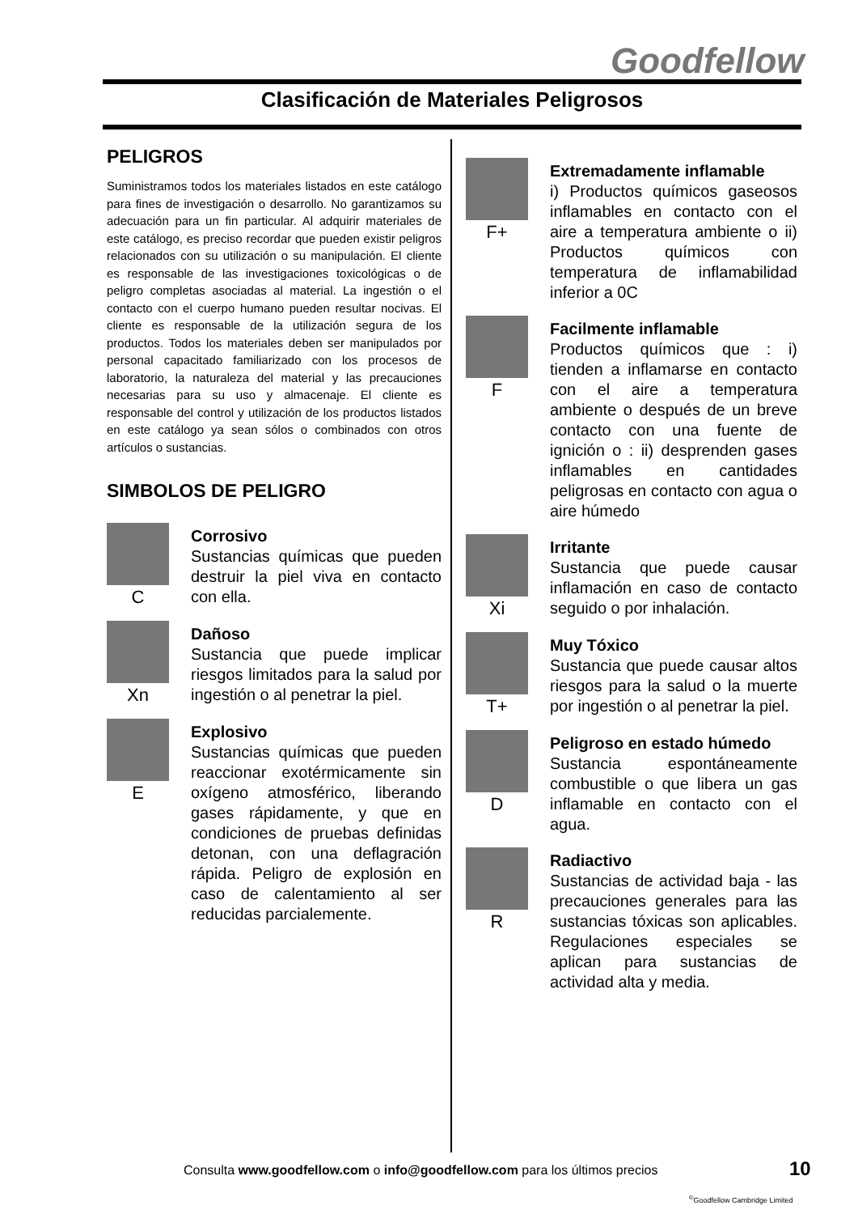Goodfellow
Clasificación de Materiales Peligrosos
PELIGROS
Suministramos todos los materiales listados en este catálogo para fines de investigación o desarrollo. No garantizamos su adecuación para un fin particular. Al adquirir materiales de este catálogo, es preciso recordar que pueden existir peligros relacionados con su utilización o su manipulación. El cliente es responsable de las investigaciones toxicológicas o de peligro completas asociadas al material. La ingestión o el contacto con el cuerpo humano pueden resultar nocivas. El cliente es responsable de la utilización segura de los productos. Todos los materiales deben ser manipulados por personal capacitado familiarizado con los procesos de laboratorio, la naturaleza del material y las precauciones necesarias para su uso y almacenaje. El cliente es responsable del control y utilización de los productos listados en este catálogo ya sean sólos o combinados con otros artículos o sustancias.
SIMBOLOS DE PELIGRO
C
Corrosivo
Sustancias químicas que pueden destruir la piel viva en contacto con ella.
Xn
Dañoso
Sustancia que puede implicar riesgos limitados para la salud por ingestión o al penetrar la piel.
E
Explosivo
Sustancias químicas que pueden reaccionar exotérmicamente sin oxígeno atmosférico, liberando gases rápidamente, y que en condiciones de pruebas definidas detonan, con una deflagración rápida. Peligro de explosión en caso de calentamiento al ser reducidas parcialemente.
F+
Extremadamente inflamable
i) Productos químicos gaseosos inflamables en contacto con el aire a temperatura ambiente o ii) Productos químicos con temperatura de inflamabilidad inferior a 0C
F
Facilmente inflamable
Productos químicos que : i) tienden a inflamarse en contacto con el aire a temperatura ambiente o después de un breve contacto con una fuente de ignición o : ii) desprenden gases inflamables en cantidades peligrosas en contacto con agua o aire húmedo
Xi
Irritante
Sustancia que puede causar inflamación en caso de contacto seguido o por inhalación.
T+
Muy Tóxico
Sustancia que puede causar altos riesgos para la salud o la muerte por ingestión o al penetrar la piel.
D
Peligroso en estado húmedo
Sustancia espontáneamente combustible o que libera un gas inflamable en contacto con el agua.
R
Radiactivo
Sustancias de actividad baja - las precauciones generales para las sustancias tóxicas son aplicables. Regulaciones especiales se aplican para sustancias de actividad alta y media.
Consulta www.goodfellow.com o info@goodfellow.com para los últimos precios
10
<sup>©</sup>Goodfellow Cambridge Limited